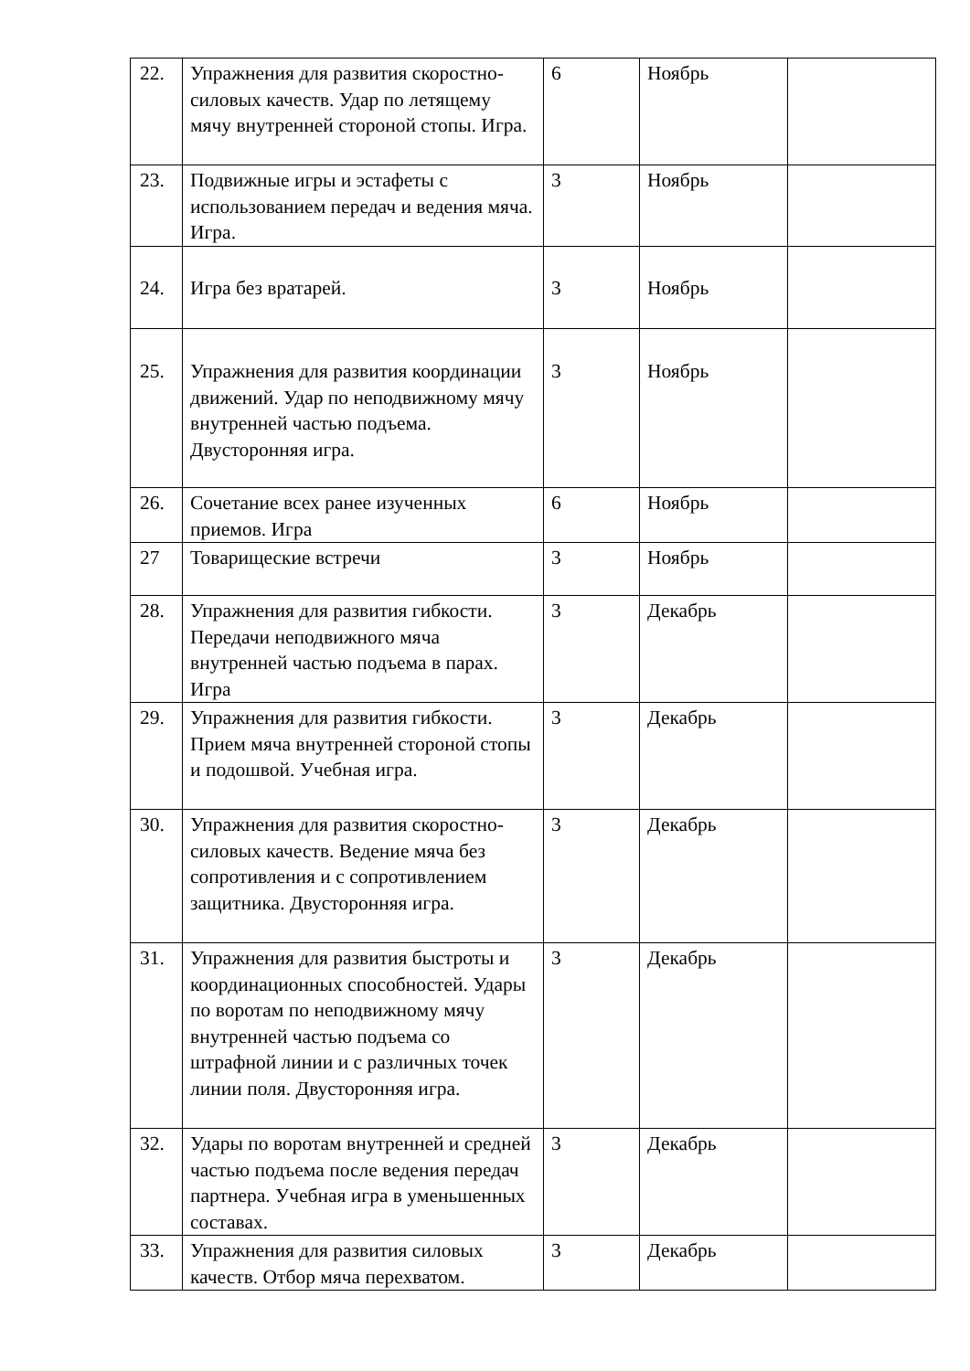| 22. | Упражнения для развития скоростно-силовых качеств. Удар по летящему мячу внутренней стороной стопы. Игра. | 6 | Ноябрь | |
| 23. | Подвижные игры и эстафеты с использованием передач и ведения мяча. Игра. | 3 | Ноябрь | |
| 24. | Игра без вратарей. | 3 | Ноябрь | |
| 25. | Упражнения для развития координации движений. Удар по неподвижному мячу внутренней частью подъема. Двусторонняя игра. | 3 | Ноябрь | |
| 26. | Сочетание всех ранее изученных приемов. Игра | 6 | Ноябрь | |
| 27 | Товарищеские встречи | 3 | Ноябрь | |
| 28. | Упражнения для развития гибкости. Передачи неподвижного мяча внутренней частью подъема в парах. Игра | 3 | Декабрь | |
| 29. | Упражнения для развития гибкости. Прием мяча внутренней стороной стопы и подошвой. Учебная игра. | 3 | Декабрь | |
| 30. | Упражнения для развития скоростно-силовых качеств. Ведение мяча без сопротивления и с сопротивлением защитника. Двусторонняя игра. | 3 | Декабрь | |
| 31. | Упражнения для развития быстроты и координационных способностей. Удары по воротам по неподвижному мячу внутренней частью подъема со штрафной линии и с различных точек линии поля. Двусторонняя игра. | 3 | Декабрь | |
| 32. | Удары по воротам внутренней и средней частью подъема после ведения передач партнера. Учебная игра в уменьшенных составах. | 3 | Декабрь | |
| 33. | Упражнения для развития силовых качеств. Отбор мяча перехватом. | 3 | Декабрь | |